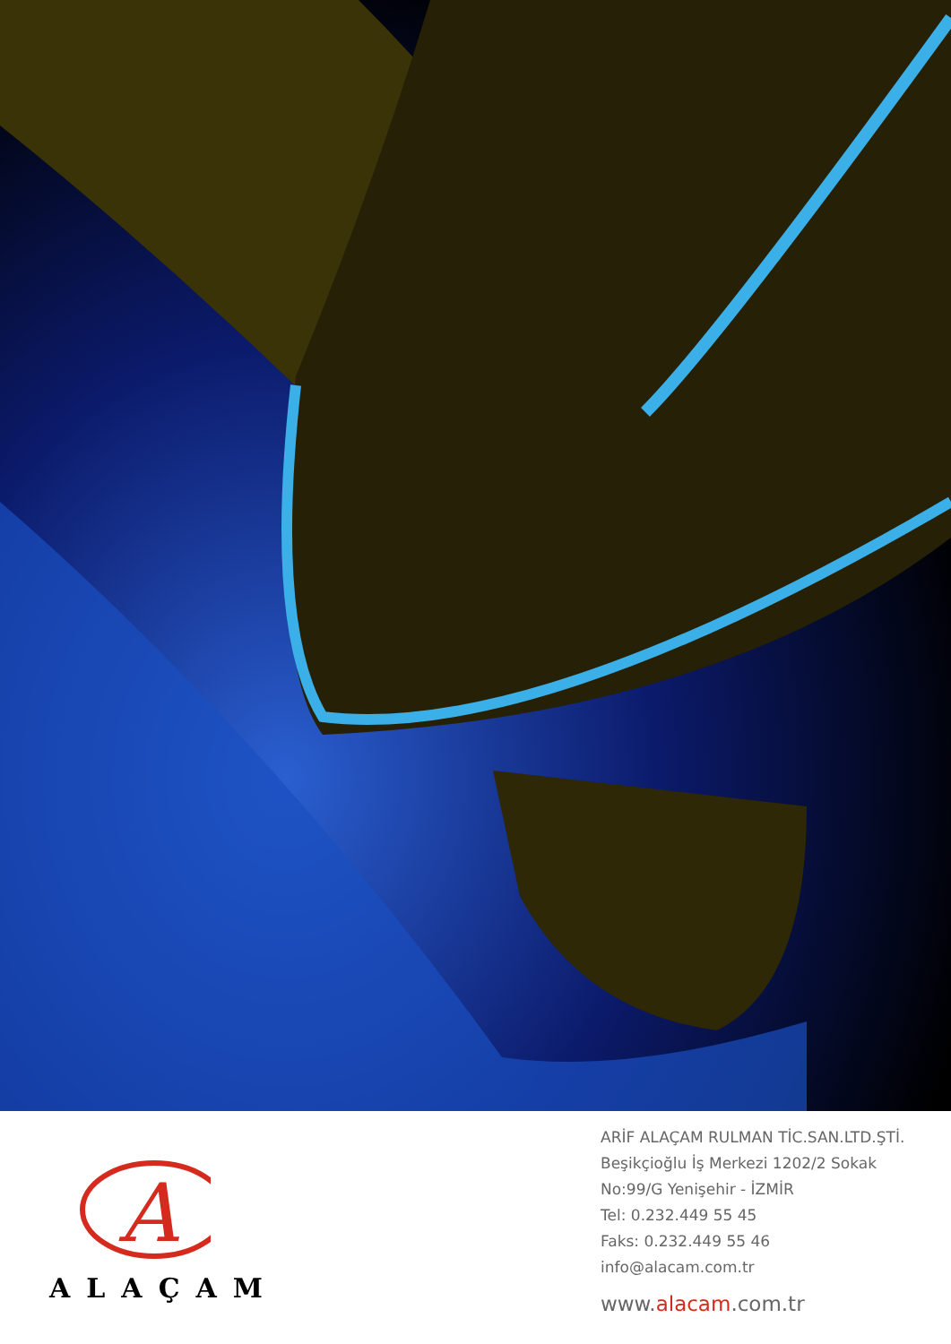A
ALAÇAM
ARİF ALAÇAM RULMAN TİC.SAN.LTD.ŞTİ.
Beşikçioğlu İş Merkezi 1202/2 Sokak
No:99/G Yenişehir - İZMİR
Tel: 0.232.449 55 45
Faks: 0.232.449 55 46
info@alacam.com.tr
www.alacam.com.tr